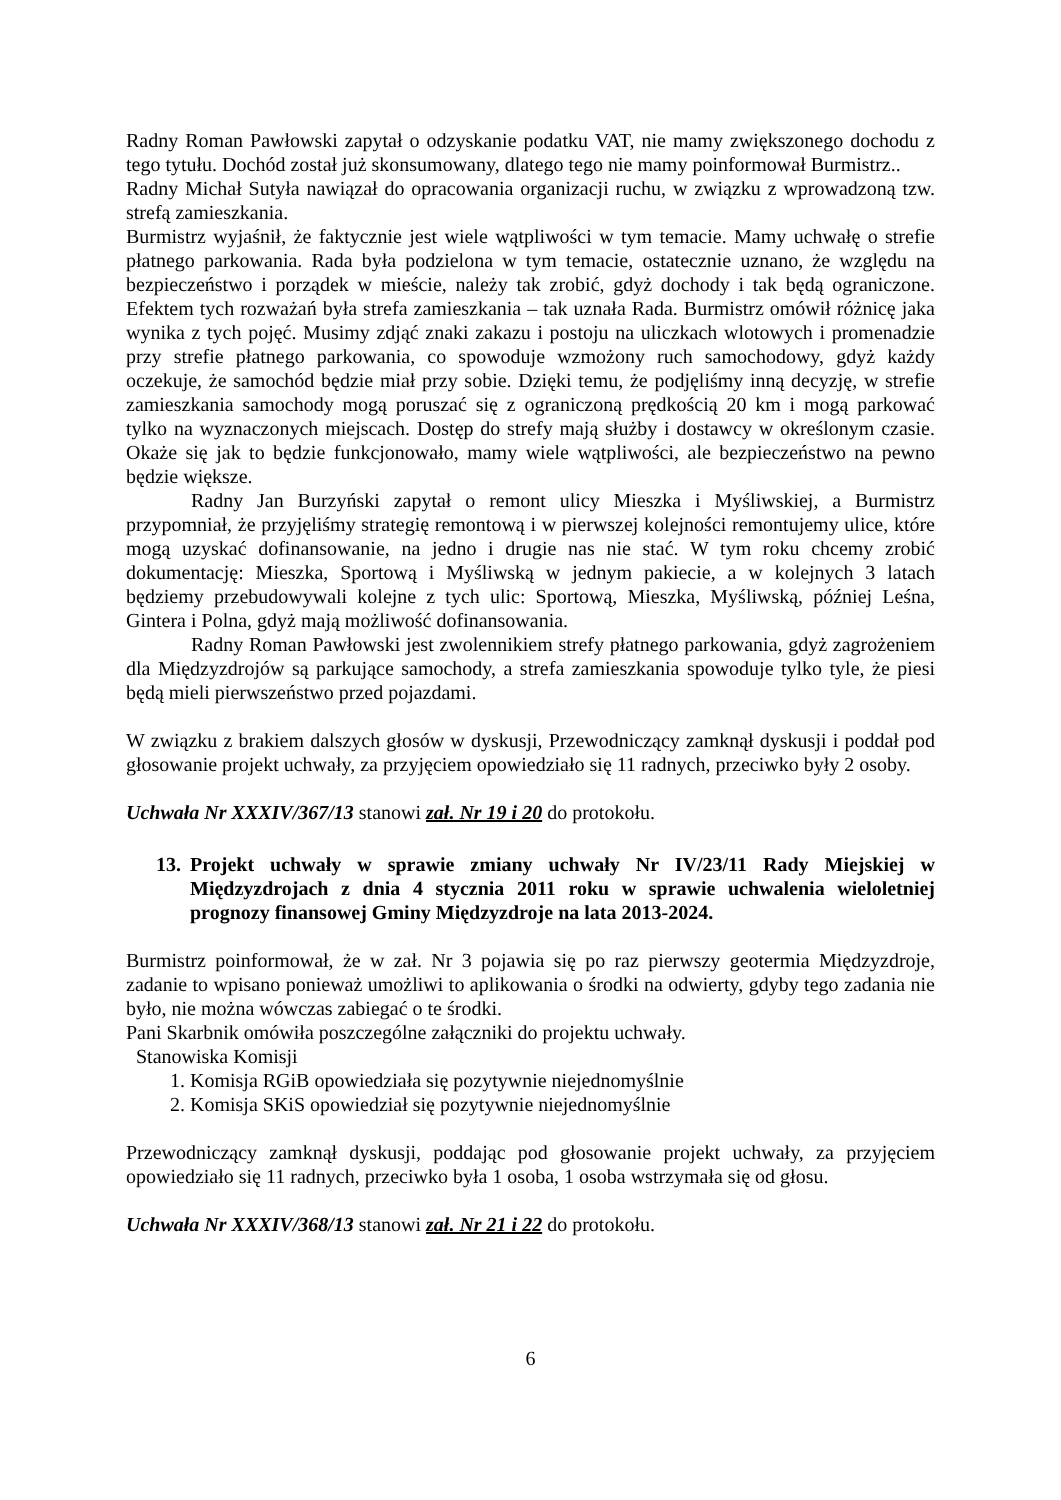Radny Roman Pawłowski zapytał o odzyskanie podatku VAT, nie mamy zwiększonego dochodu z tego tytułu. Dochód został już skonsumowany, dlatego tego nie mamy poinformował Burmistrz..
Radny Michał Sutyła nawiązał do opracowania organizacji ruchu, w związku z wprowadzoną tzw. strefą zamieszkania.
Burmistrz wyjaśnił, że faktycznie jest wiele wątpliwości w tym temacie. Mamy uchwałę o strefie płatnego parkowania. Rada była podzielona w tym temacie, ostatecznie uznano, że względu na bezpieczeństwo i porządek w mieście, należy tak zrobić, gdyż dochody i tak będą ograniczone. Efektem tych rozważań była strefa zamieszkania – tak uznała Rada. Burmistrz omówił różnicę jaka wynika z tych pojęć. Musimy zdjąć znaki zakazu i postoju na uliczkach wlotowych i promenadzie przy strefie płatnego parkowania, co spowoduje wzmożony ruch samochodowy, gdyż każdy oczekuje, że samochód będzie miał przy sobie. Dzięki temu, że podjęliśmy inną decyzję, w strefie zamieszkania samochody mogą poruszać się z ograniczoną prędkością 20 km i mogą parkować tylko na wyznaczonych miejscach. Dostęp do strefy mają służby i dostawcy w określonym czasie. Okaże się jak to będzie funkcjonowało, mamy wiele wątpliwości, ale bezpieczeństwo na pewno będzie większe.
Radny Jan Burzyński zapytał o remont ulicy Mieszka i Myśliwskiej, a Burmistrz przypomniał, że przyjęliśmy strategię remontową i w pierwszej kolejności remontujemy ulice, które mogą uzyskać dofinansowanie, na jedno i drugie nas nie stać. W tym roku chcemy zrobić dokumentację: Mieszka, Sportową i Myśliwską w jednym pakiecie, a w kolejnych 3 latach będziemy przebudowywali kolejne z tych ulic: Sportową, Mieszka, Myśliwską, później Leśna, Gintera i Polna, gdyż mają możliwość dofinansowania.
Radny Roman Pawłowski jest zwolennikiem strefy płatnego parkowania, gdyż zagrożeniem dla Międzyzdrojów są parkujące samochody, a strefa zamieszkania spowoduje tylko tyle, że piesi będą mieli pierwszeństwo przed pojazdami.
W związku z brakiem dalszych głosów w dyskusji, Przewodniczący zamknął dyskusji i poddał pod głosowanie projekt uchwały, za przyjęciem opowiedziało się 11 radnych, przeciwko były 2 osoby.
Uchwała Nr XXXIV/367/13 stanowi zał. Nr 19 i 20 do protokołu.
13. Projekt uchwały w sprawie zmiany uchwały Nr IV/23/11 Rady Miejskiej w Międzyzdrojach z dnia 4 stycznia 2011 roku w sprawie uchwalenia wieloletniej prognozy finansowej Gminy Międzyzdroje na lata 2013-2024.
Burmistrz poinformował, że w zał. Nr 3 pojawia się po raz pierwszy geotermia Międzyzdroje, zadanie to wpisano ponieważ umożliwi to aplikowania o środki na odwierty, gdyby tego zadania nie było, nie można wówczas zabiegać o te środki.
Pani Skarbnik omówiła poszczególne załączniki do projektu uchwały.
Stanowiska Komisji
1. Komisja RGiB opowiedziała się pozytywnie niejednomyślnie
2. Komisja SKiS opowiedział się pozytywnie niejednomyślnie
Przewodniczący zamknął dyskusji, poddając pod głosowanie projekt uchwały, za przyjęciem opowiedziało się 11 radnych, przeciwko była 1 osoba, 1 osoba wstrzymała się od głosu.
Uchwała Nr XXXIV/368/13 stanowi zał. Nr 21 i 22 do protokołu.
6